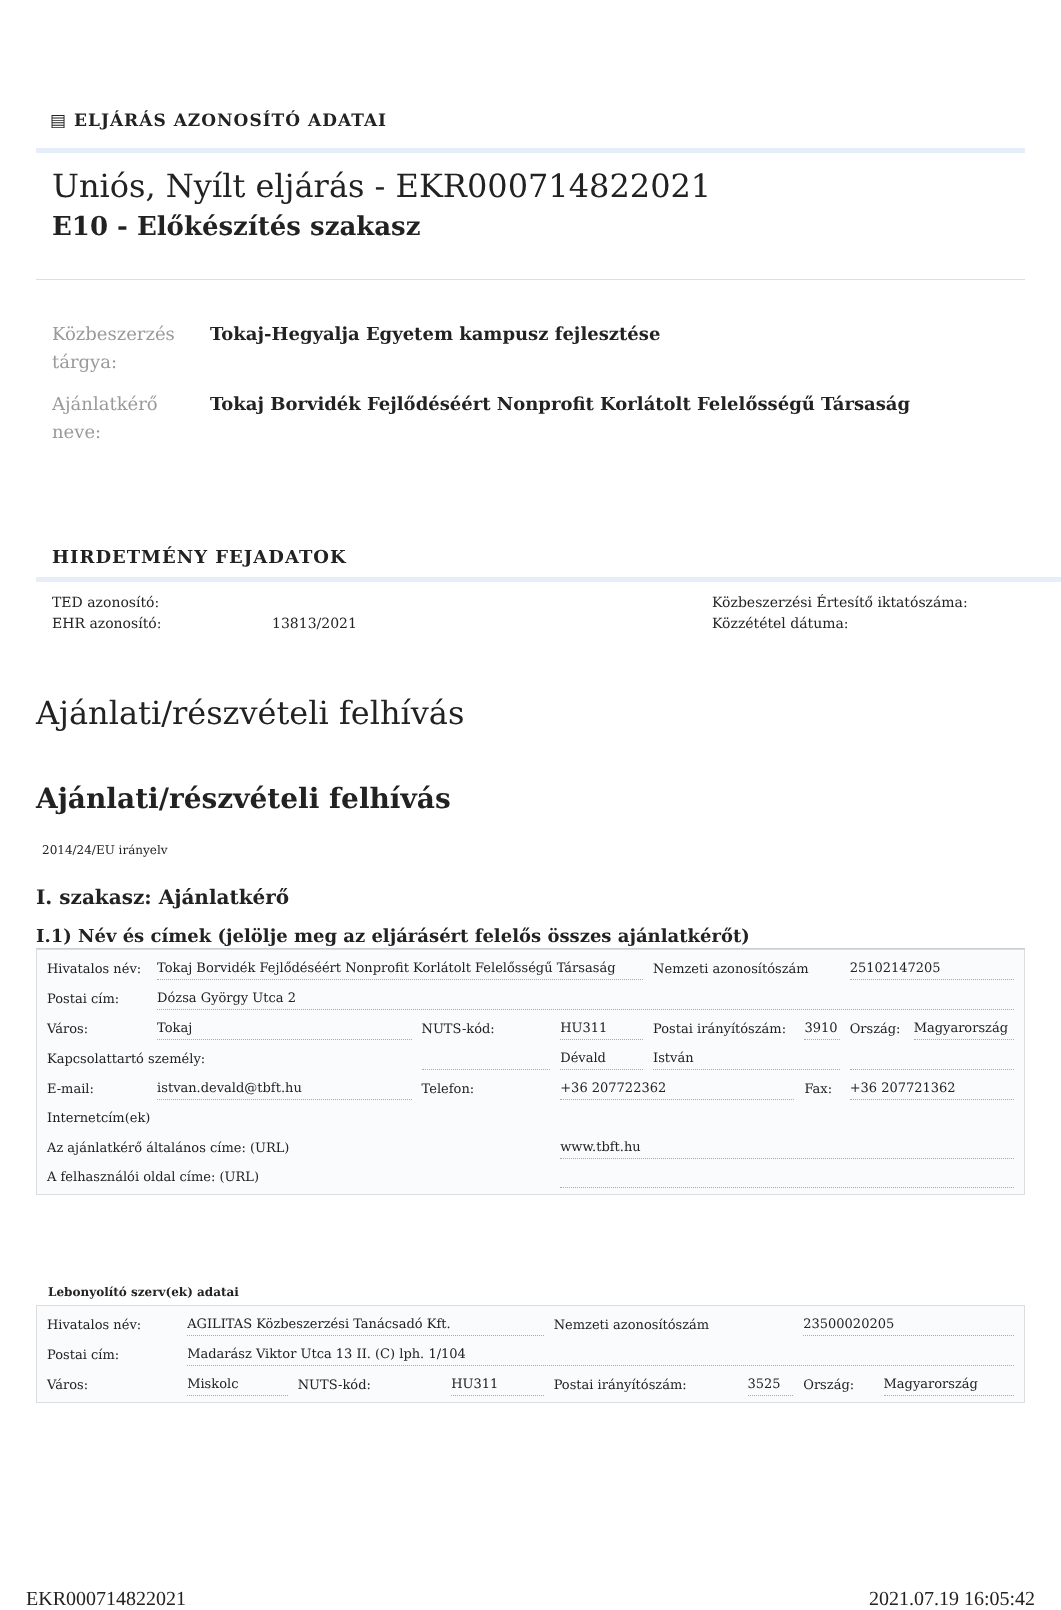▤ ELJÁRÁS AZONOSÍTÓ ADATAI
Uniós, Nyílt eljárás - EKR000714822021
E10 - Előkészítés szakasz
Közbeszerzés tárgya:
Tokaj-Hegyalja Egyetem kampusz fejlesztése
Ajánlatkérő neve:
Tokaj Borvidék Fejlődéséért Nonprofit Korlátolt Felelősségű Társaság
HIRDETMÉNY FEJADATOK
TED azonosító:
EHR azonosító:
13813/2021 Közbeszerzési Értesítő iktatószáma:
Közzététel dátuma:
Ajánlati/részvételi felhívás
Ajánlati/részvételi felhívás
2014/24/EU irányelv
I. szakasz: Ajánlatkérő
I.1) Név és címek (jelölje meg az eljárásért felelős összes ajánlatkérőt)
| Hivatalos név: | Tokaj Borvidék Fejlődéséért Nonprofit Korlátolt Felelősségű Társaság | | | Nemzeti azonosítószám | | 25102147205 | |
| Postai cím: | Dózsa György Utca 2 | | | | | | |
| Város: | Tokaj | NUTS-kód: | HU311 | Postai irányítószám: | 3910 | Ország: | Magyarország |
| Kapcsolattartó személy: | | | Dévald | István | | | |
| E-mail: | istvan.devald@tbft.hu | Telefon: | +36 207722362 | | Fax: | +36 207721362 | |
| Internetcím(ek) | | | | | | | |
| Az ajánlatkérő általános címe: (URL) | | | www.tbft.hu | | | | |
| A felhasználói oldal címe: (URL) | | | | | | | |
Lebonyolító szerv(ek) adatai
| Hivatalos név: | AGILITAS Közbeszerzési Tanácsadó Kft. | | | Nemzeti azonosítószám | | 23500020205 | |
| Postai cím: | Madarász Viktor Utca 13 II. (C) lph. 1/104 | | | | | | |
| Város: | Miskolc | NUTS-kód: | HU311 | Postai irányítószám: | 3525 | Ország: | Magyarország |
EKR000714822021 2021.07.19 16:05:42